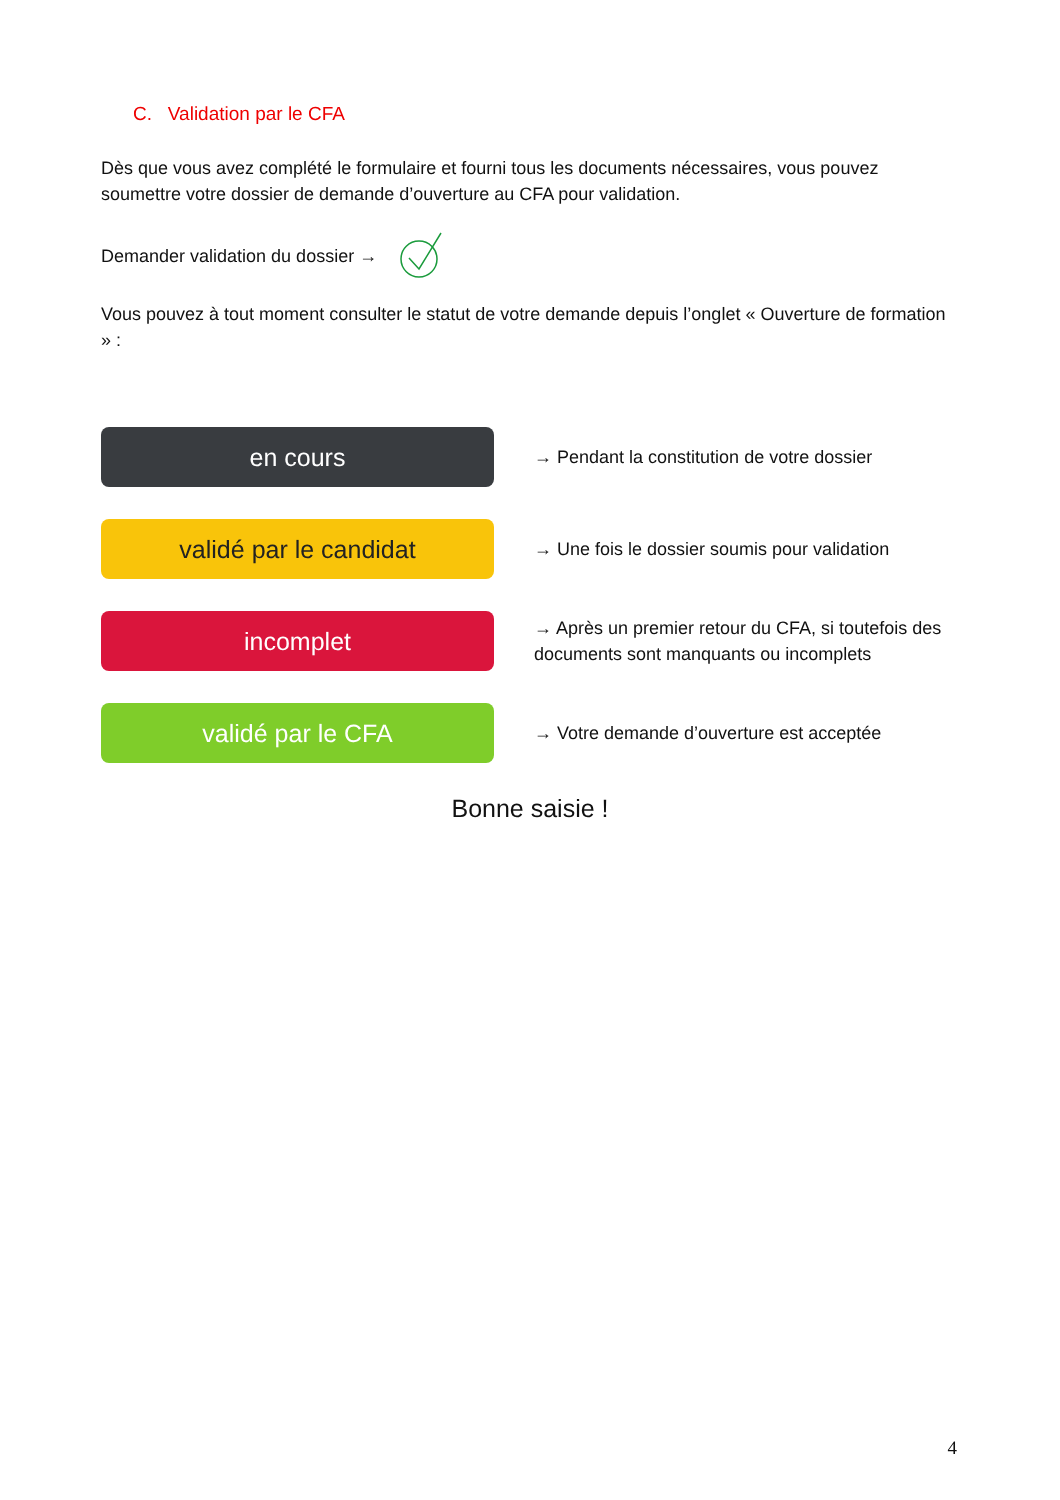C. Validation par le CFA
Dès que vous avez complété le formulaire et fourni tous les documents nécessaires, vous pouvez soumettre votre dossier de demande d’ouverture au CFA pour validation.
Demander validation du dossier →
Vous pouvez à tout moment consulter le statut de votre demande depuis l’onglet « Ouverture de formation » :
en cours
→ Pendant la constitution de votre dossier
validé par le candidat
→ Une fois le dossier soumis pour validation
incomplet
→ Après un premier retour du CFA, si toutefois des documents sont manquants ou incomplets
validé par le CFA
→ Votre demande d’ouverture est acceptée
Bonne saisie !
4